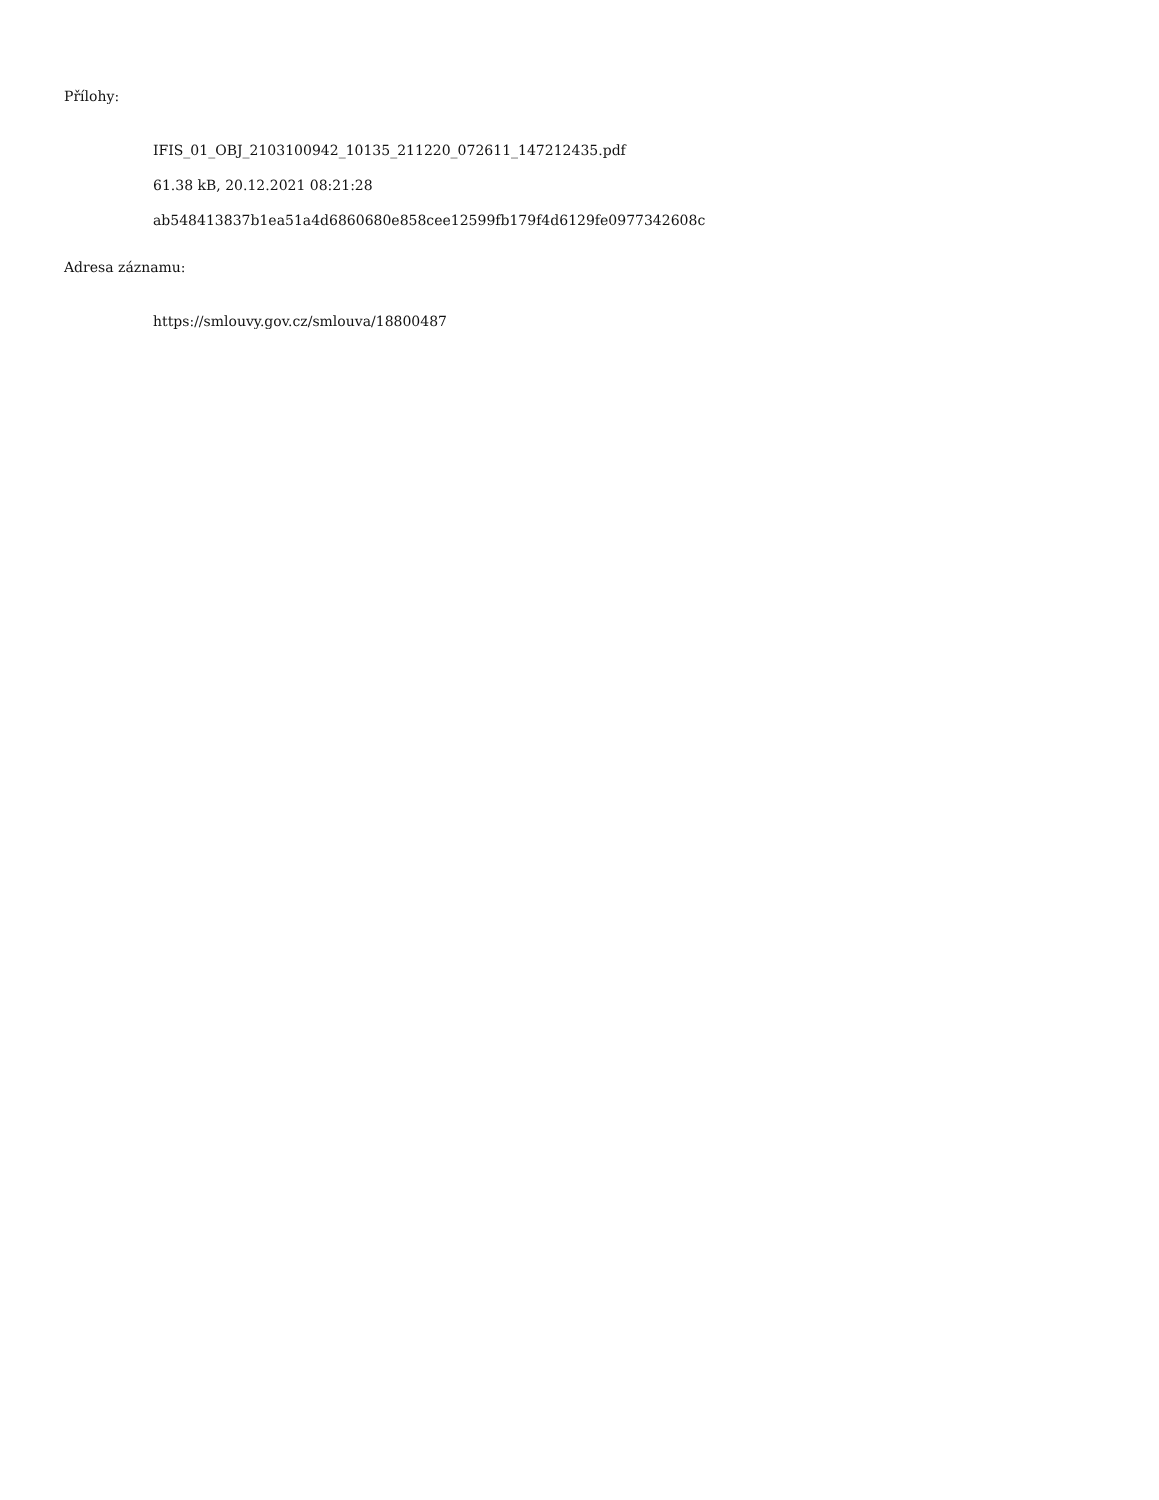Přílohy:
IFIS_01_OBJ_2103100942_10135_211220_072611_147212435.pdf
61.38 kB, 20.12.2021 08:21:28
ab548413837b1ea51a4d6860680e858cee12599fb179f4d6129fe0977342608c
Adresa záznamu:
https://smlouvy.gov.cz/smlouva/18800487